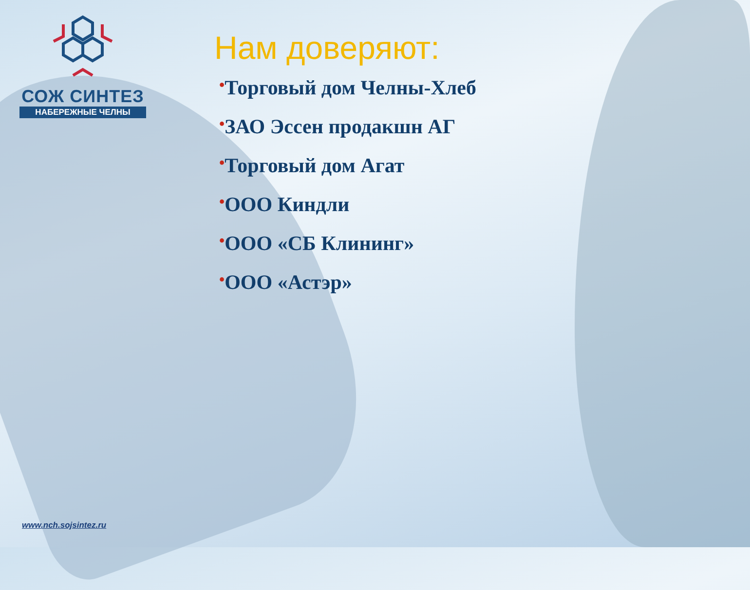СОЖ СИНТЕЗ
НАБЕРЕЖНЫЕ ЧЕЛНЫ
Нам доверяют:
•Торговый дом Челны-Хлеб
•ЗАО Эссен продакшн АГ
•Торговый дом Агат
•ООО Киндли
•ООО «СБ Клининг»
•ООО «Астэр»
www.nch.sojsintez.ru